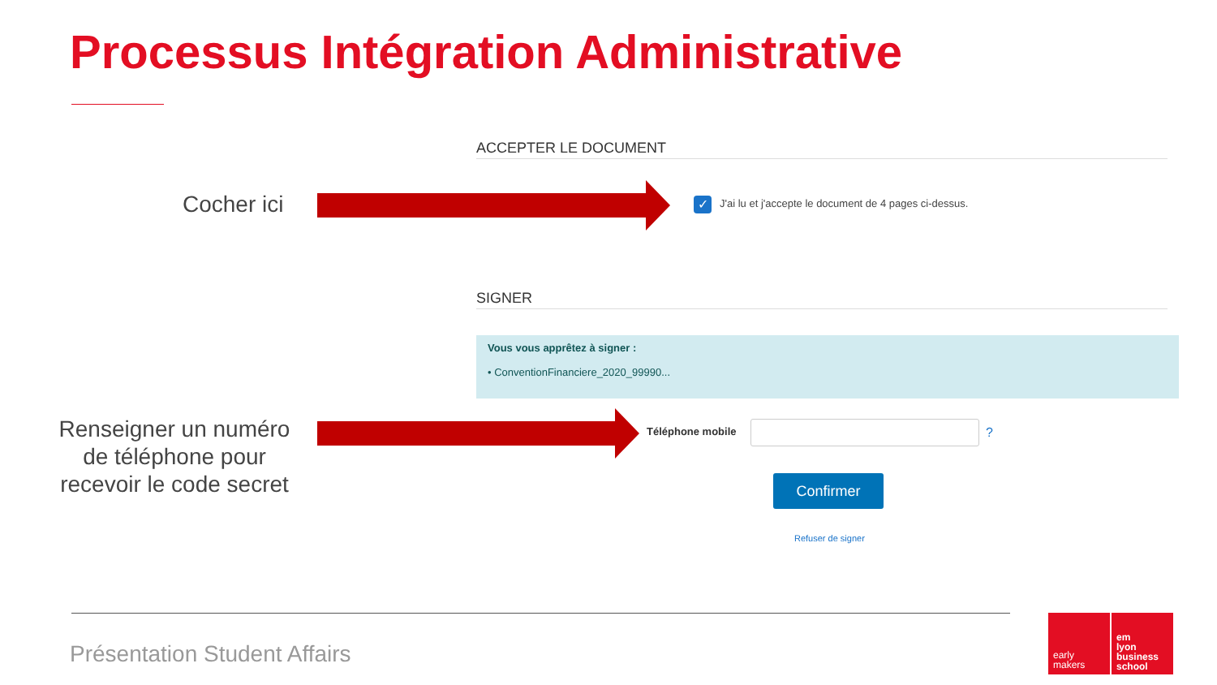Processus Intégration Administrative
ACCEPTER LE DOCUMENT
Cocher ici ✓
J'ai lu et j'accepte le document de 4 pages ci-dessus.
SIGNER
Vous vous apprêtez à signer :
• ConventionFinanciere_2020_99990...
Renseigner un numéro de téléphone pour recevoir le code secret
Téléphone mobile ?
Confirmer
Refuser de signer
Présentation Student Affairs
early
makers
em
lyon
business
school